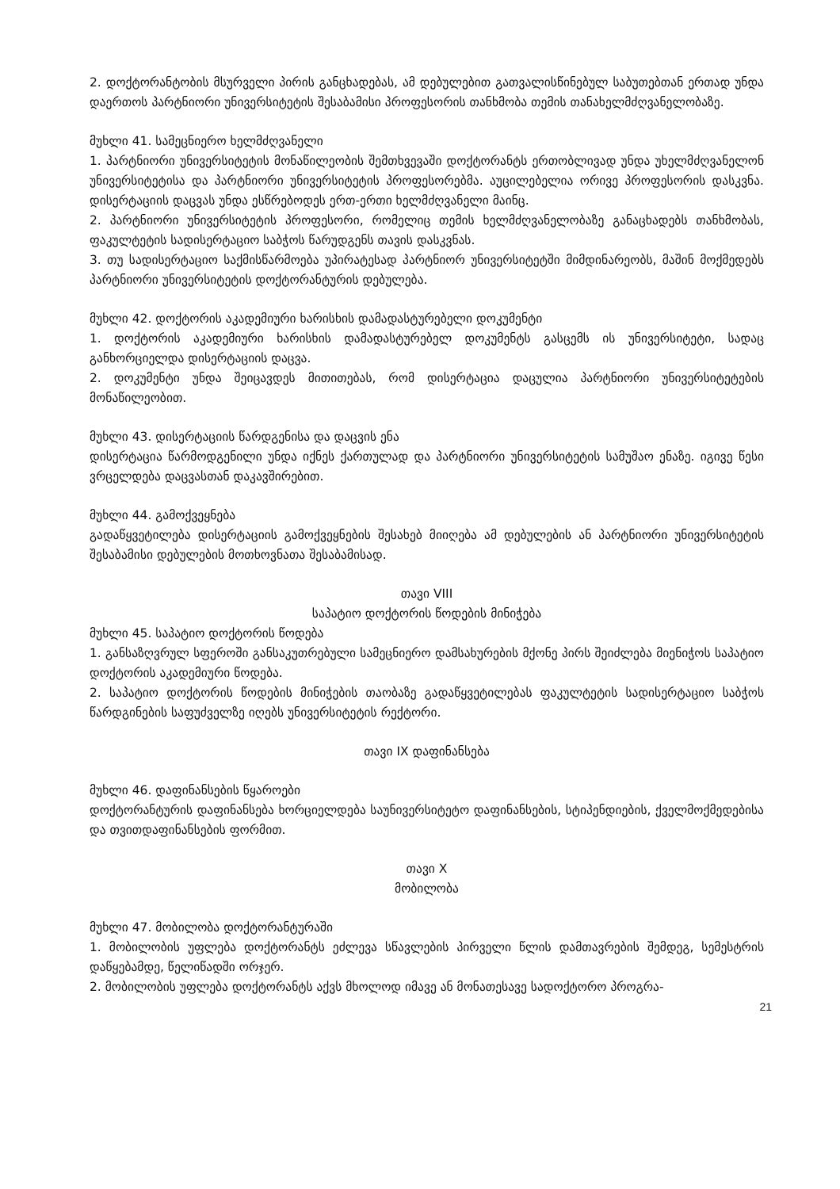2. დოქტორანტობის მსურველი პირის განცხადებას, ამ დებულებით გათვალისწინებულ საბუ­თებთან ერთად უნდა დაერთოს პარტნიორი უნივერსიტეტის შესაბამისი პროფესორის თანხ­მობა თემის თანახელმძღვანელობაზე.
მუხლი 41. სამეცნიერო ხელმძღვანელი
1. პარტნიორი უნივერსიტეტის მონაწილეობის შემთხვევაში დოქტორანტს ერთობლივად უნდა უხელმძღვანელონ უნივერსიტეტისა და პარტნიორი უნივერსიტეტის პროფესორებმა. აუცილე­ბელია ორივე პროფესორის დასკვნა. დისერტაციის დაცვას უნდა ესწრებოდეს ერთ-ერთი ხელ­მძღვანელი მაინც.
2. პარტნიორი უნივერსიტეტის პროფესორი, რომელიც თემის ხელმძღვანელობაზე განაცხადებს თანხმობას, ფაკულტეტის სადისერტაციო საბჭოს წარუდგენს თავის დასკვნას.
3. თუ სადისერტაციო საქმისწარმოება უპირატესად პარტნიორ უნივერსიტეტში მიმდინარეობს, მაშინ მოქმედებს პარტნიორი უნივერსიტეტის დოქტორანტურის დებულება.
მუხლი 42. დოქტორის აკადემიური ხარისხის დამადასტურებელი დოკუმენტი
1. დოქტორის აკადემიური ხარისხის დამადასტურებელ დოკუმენტს გასცემს ის უნივერსიტეტი, სადაც განხორციელდა დისერტაციის დაცვა.
2. დოკუმენტი უნდა შეიცავდეს მითითებას, რომ დისერტაცია დაცულია პარტნიორი უნივერ­სიტეტების მონაწილეობით.
მუხლი 43. დისერტაციის წარდგენისა და დაცვის ენა
დისერტაცია წარმოდგენილი უნდა იქნეს ქართულად და პარტნიორი უნივერსიტეტის სამუშაო ენაზე. იგივე წესი ვრცელდება დაცვასთან დაკავშირებით.
მუხლი 44. გამოქვეყნება
გადაწყვეტილება დისერტაციის გამოქვეყნების შესახებ მიიღება ამ დებულების ან პარტნიორი უნივერსიტეტის შესაბამისი დებულების მოთხოვნათა შესაბამისად.
თავი VIII
საპატიო დოქტორის წოდების მინიჭება
მუხლი 45. საპატიო დოქტორის წოდება
1. განსაზღვრულ სფეროში განსაკუთრებული სამეცნიერო დამსახურების მქონე პირს შეიძლება მიენიჭოს საპატიო დოქტორის აკადემიური წოდება.
2. საპატიო დოქტორის წოდების მინიჭების თაობაზე გადაწყვეტილებას ფაკულტეტის სადისერ­ტაციო საბჭოს წარდგინების საფუძველზე იღებს უნივერსიტეტის რექტორი.
თავი IX დაფინანსება
მუხლი 46. დაფინანსების წყაროები
დოქტორანტურის დაფინანსება ხორციელდება საუნივერსიტეტო დაფინანსების, სტიპენდიე­ბის, ქველმოქმედებისა და თვითდაფინანსების ფორმით.
თავი X
მობილობა
მუხლი 47. მობილობა დოქტორანტურაში
1. მობილობის უფლება დოქტორანტს ეძლევა სწავლების პირველი წლის დამთავრების შემდეგ, სემესტრის დაწყებამდე, წელიწადში ორჯერ.
2. მობილობის უფლება დოქტორანტს აქვს მხოლოდ იმავე ან მონათესავე სადოქტორო პროგრა-
21